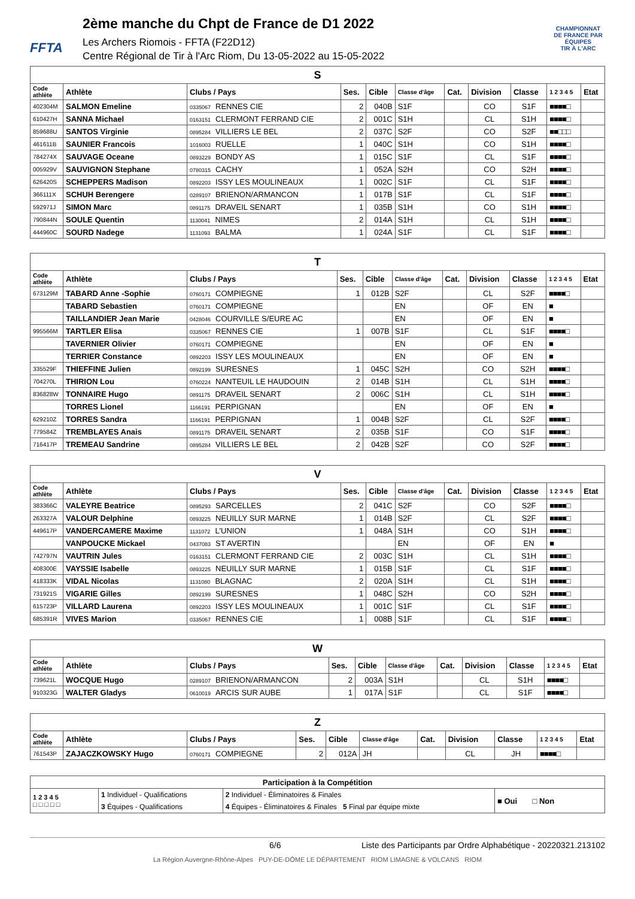FFTA
2ème manche du Chpt de France de D1 2022
Les Archers Riomois - FFTA (F22D12)
Centre Régional de Tir à l'Arc Riom, Du 13-05-2022 au 15-05-2022
CHAMPIONNAT
DE FRANCE PAR ÉQUIPES
TIR À L'ARC
| S | | | | | | | | | | |
| --- | --- | --- | --- | --- | --- | --- | --- | --- | --- | --- |
| Code athlète | Athlète | Clubs / Pays | Ses. | Cible | Classe d'âge | Cat. | Division | Classe | 1 2 3 4 5 | Etat |
| 402304M | SALMON Emeline | 0335067 RENNES CIE | 2 | 040B | S1F | | CO | S1F | ■■■■□ | |
| 610427H | SANNA Michael | 0163151 CLERMONT FERRAND CIE | 2 | 001C | S1H | | CL | S1H | ■■■■□ | |
| 859688U | SANTOS Virginie | 0895284 VILLIERS LE BEL | 2 | 037C | S2F | | CO | S2F | ■■□□□ | |
| 461611B | SAUNIER Francois | 1016003 RUELLE | 1 | 040C | S1H | | CO | S1H | ■■■■□ | |
| 784274X | SAUVAGE Oceane | 0893229 BONDY AS | 1 | 015C | S1F | | CL | S1F | ■■■■□ | |
| 005929V | SAUVIGNON Stephane | 0780315 CACHY | 1 | 052A | S2H | | CO | S2H | ■■■■□ | |
| 626420S | SCHEPPERS Madison | 0892203 ISSY LES MOULINEAUX | 1 | 002C | S1F | | CL | S1F | ■■■■□ | |
| 366111X | SCHUH Berengere | 0289107 BRIENON/ARMANCON | 1 | 017B | S1F | | CL | S1F | ■■■■□ | |
| 592971J | SIMON Marc | 0891175 DRAVEIL SENART | 1 | 035B | S1H | | CO | S1H | ■■■■□ | |
| 790844N | SOULE Quentin | 1130041 NIMES | 2 | 014A | S1H | | CL | S1H | ■■■■□ | |
| 444960C | SOURD Nadege | 1131093 BALMA | 1 | 024A | S1F | | CL | S1F | ■■■■□ | |
| T | | | | | | | | | | |
| --- | --- | --- | --- | --- | --- | --- | --- | --- | --- | --- |
| Code athlète | Athlète | Clubs / Pays | Ses. | Cible | Classe d'âge | Cat. | Division | Classe | 1 2 3 4 5 | Etat |
| 673129M | TABARD Anne -Sophie | 0760171 COMPIEGNE | 1 | 012B | S2F | | CL | S2F | ■■■■□ | |
| | TABARD Sebastien | 0760171 COMPIEGNE | | | EN | | OF | EN | ■ | |
| | TAILLANDIER Jean Marie | 0428046 COURVILLE S/EURE AC | | | EN | | OF | EN | ■ | |
| 995566M | TARTLER Elisa | 0335067 RENNES CIE | 1 | 007B | S1F | | CL | S1F | ■■■■□ | |
| | TAVERNIER Olivier | 0760171 COMPIEGNE | | | EN | | OF | EN | ■ | |
| | TERRIER Constance | 0892203 ISSY LES MOULINEAUX | | | EN | | OF | EN | ■ | |
| 335529F | THIEFFINE Julien | 0892199 SURESNES | 1 | 045C | S2H | | CO | S2H | ■■■■□ | |
| 704270L | THIRION Lou | 0760224 NANTEUIL LE HAUDOUIN | 2 | 014B | S1H | | CL | S1H | ■■■■□ | |
| 836828W | TONNAIRE Hugo | 0891175 DRAVEIL SENART | 2 | 006C | S1H | | CL | S1H | ■■■■□ | |
| | TORRES Lionel | 1166191 PERPIGNAN | | | EN | | OF | EN | ■ | |
| 629210Z | TORRES Sandra | 1166191 PERPIGNAN | 1 | 004B | S2F | | CL | S2F | ■■■■□ | |
| 779584Z | TREMBLAYES Anais | 0891175 DRAVEIL SENART | 2 | 035B | S1F | | CO | S1F | ■■■■□ | |
| 716417P | TREMEAU Sandrine | 0895284 VILLIERS LE BEL | 2 | 042B | S2F | | CO | S2F | ■■■■□ | |
| V | | | | | | | | | | |
| --- | --- | --- | --- | --- | --- | --- | --- | --- | --- | --- |
| Code athlète | Athlète | Clubs / Pays | Ses. | Cible | Classe d'âge | Cat. | Division | Classe | 1 2 3 4 5 | Etat |
| 383366C | VALEYRE Beatrice | 0895293 SARCELLES | 2 | 041C | S2F | | CO | S2F | ■■■■□ | |
| 263327A | VALOUR Delphine | 0893225 NEUILLY SUR MARNE | 1 | 014B | S2F | | CL | S2F | ■■■■□ | |
| 449617P | VANDERCAMERE Maxime | 1131072 L'UNION | 1 | 048A | S1H | | CO | S1H | ■■■■□ | |
| | VANPOUCKE Mickael | 0437083 ST AVERTIN | | | EN | | OF | EN | ■ | |
| 742797N | VAUTRIN Jules | 0163151 CLERMONT FERRAND CIE | 2 | 003C | S1H | | CL | S1H | ■■■■□ | |
| 408300E | VAYSSIE Isabelle | 0893225 NEUILLY SUR MARNE | 1 | 015B | S1F | | CL | S1F | ■■■■□ | |
| 418333K | VIDAL Nicolas | 1131080 BLAGNAC | 2 | 020A | S1H | | CL | S1H | ■■■■□ | |
| 731921S | VIGARIE Gilles | 0892199 SURESNES | 1 | 048C | S2H | | CO | S2H | ■■■■□ | |
| 615723P | VILLARD Laurena | 0892203 ISSY LES MOULINEAUX | 1 | 001C | S1F | | CL | S1F | ■■■■□ | |
| 685391R | VIVES Marion | 0335067 RENNES CIE | 1 | 008B | S1F | | CL | S1F | ■■■■□ | |
| W | | | | | | | | | | |
| --- | --- | --- | --- | --- | --- | --- | --- | --- | --- | --- |
| Code athlète | Athlète | Clubs / Pays | Ses. | Cible | Classe d'âge | Cat. | Division | Classe | 1 2 3 4 5 | Etat |
| 739621L | WOCQUE Hugo | 0289107 BRIENON/ARMANCON | 2 | 003A | S1H | | CL | S1H | ■■■■□ | |
| 910323G | WALTER Gladys | 0610019 ARCIS SUR AUBE | 1 | 017A | S1F | | CL | S1F | ■■■■□ | |
| Z | | | | | | | | | | |
| --- | --- | --- | --- | --- | --- | --- | --- | --- | --- | --- |
| Code athlète | Athlète | Clubs / Pays | Ses. | Cible | Classe d'âge | Cat. | Division | Classe | 1 2 3 4 5 | Etat |
| 761543P | ZAJACZKOWSKY Hugo | 0760171 COMPIEGNE | 2 | 012A | JH | | CL | JH | ■■■■□ | |
| Participation à la Compétition | | | |
| --- | --- | --- | --- |
| 1 2 3 4 5 □ □ □ □ □ | 1 Individuel - Qualifications | 2 Individuel - Éliminatoires & Finales | ■ Oui □ Non |
| | 3 Équipes - Qualifications | 4 Équipes - Éliminatoires & Finales 5 Final par équipe mixte | |
6/6 Liste des Participants par Ordre Alphabétique - 20220321.213102
La Région Auvergne-Rhône-Alpes PUY-DE-DÔME LE DÉPARTEMENT RIOM LIMAGNE & VOLCANS RIOM